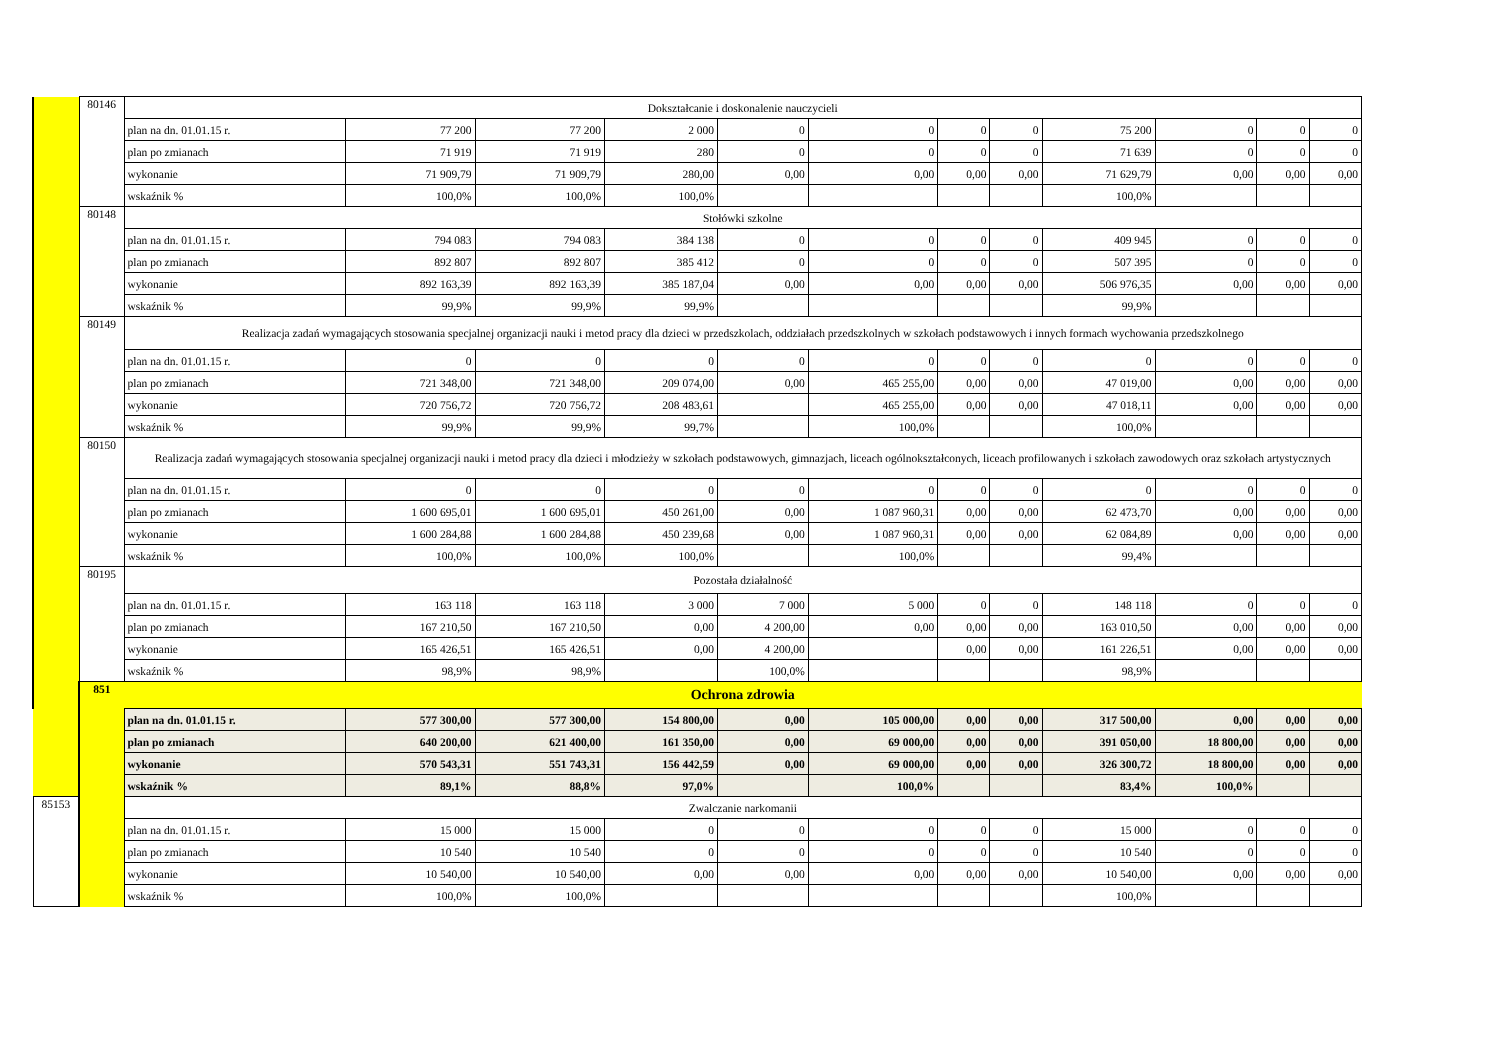| | 80146 | Dokształcanie i doskonalenie nauczycieli | | | | | | | | | | | |
| | | plan na dn. 01.01.15 r. | 77 200 | 77 200 | 2 000 | 0 | 0 | 0 | 0 | 75 200 | 0 | 0 | 0 |
| | | plan po zmianach | 71 919 | 71 919 | 280 | 0 | 0 | 0 | 0 | 71 639 | 0 | 0 | 0 |
| | | wykonanie | 71 909,79 | 71 909,79 | 280,00 | 0,00 | 0,00 | 0,00 | 0,00 | 71 629,79 | 0,00 | 0,00 | 0,00 |
| | | wskaźnik % | 100,0% | 100,0% | 100,0% | | | | | 100,0% | | | |
| | 80148 | Stołówki szkolne | | | | | | | | | | | |
| | | plan na dn. 01.01.15 r. | 794 083 | 794 083 | 384 138 | 0 | 0 | 0 | 0 | 409 945 | 0 | 0 | 0 |
| | | plan po zmianach | 892 807 | 892 807 | 385 412 | 0 | 0 | 0 | 0 | 507 395 | 0 | 0 | 0 |
| | | wykonanie | 892 163,39 | 892 163,39 | 385 187,04 | 0,00 | 0,00 | 0,00 | 0,00 | 506 976,35 | 0,00 | 0,00 | 0,00 |
| | | wskaźnik % | 99,9% | 99,9% | 99,9% | | | | | 99,9% | | | |
| | 80149 | Realizacja zadań wymagających stosowania specjalnej organizacji nauki i metod pracy dla dzieci w przedszkolach, oddziałach przedszkolnych w szkołach podstawowych i innych formach wychowania przedszkolnego | | | | | | | | | | | |
| | | plan na dn. 01.01.15 r. | 0 | 0 | 0 | 0 | 0 | 0 | 0 | 0 | 0 | 0 | 0 |
| | | plan po zmianach | 721 348,00 | 721 348,00 | 209 074,00 | 0,00 | 465 255,00 | 0,00 | 0,00 | 47 019,00 | 0,00 | 0,00 | 0,00 |
| | | wykonanie | 720 756,72 | 720 756,72 | 208 483,61 | | 465 255,00 | 0,00 | 0,00 | 47 018,11 | 0,00 | 0,00 | 0,00 |
| | | wskaźnik % | 99,9% | 99,9% | 99,7% | | 100,0% | | | 100,0% | | | |
| | 80150 | Realizacja zadań wymagających stosowania specjalnej organizacji nauki i metod pracy dla dzieci i młodzieży w szkołach podstawowych, gimnazjach, liceach ogólnokształconych, liceach profilowanych i szkołach zawodowych oraz szkołach artystycznych | | | | | | | | | | | |
| | | plan na dn. 01.01.15 r. | 0 | 0 | 0 | 0 | 0 | 0 | 0 | 0 | 0 | 0 | 0 |
| | | plan po zmianach | 1 600 695,01 | 1 600 695,01 | 450 261,00 | 0,00 | 1 087 960,31 | 0,00 | 0,00 | 62 473,70 | 0,00 | 0,00 | 0,00 |
| | | wykonanie | 1 600 284,88 | 1 600 284,88 | 450 239,68 | 0,00 | 1 087 960,31 | 0,00 | 0,00 | 62 084,89 | 0,00 | 0,00 | 0,00 |
| | | wskaźnik % | 100,0% | 100,0% | 100,0% | | 100,0% | | | 99,4% | | | |
| | 80195 | Pozostała działalność | | | | | | | | | | | |
| | | plan na dn. 01.01.15 r. | 163 118 | 163 118 | 3 000 | 7 000 | 5 000 | 0 | 0 | 148 118 | 0 | 0 | 0 |
| | | plan po zmianach | 167 210,50 | 167 210,50 | 0,00 | 4 200,00 | 0,00 | 0,00 | 0,00 | 163 010,50 | 0,00 | 0,00 | 0,00 |
| | | wykonanie | 165 426,51 | 165 426,51 | 0,00 | 4 200,00 | | 0,00 | 0,00 | 161 226,51 | 0,00 | 0,00 | 0,00 |
| | | wskaźnik % | 98,9% | 98,9% | | 100,0% | | | | 98,9% | | | |
| | 851 | Ochrona zdrowia | | | | | | | | | | | |
| | | plan na dn. 01.01.15 r. | 577 300,00 | 577 300,00 | 154 800,00 | 0,00 | 105 000,00 | 0,00 | 0,00 | 317 500,00 | 0,00 | 0,00 | 0,00 |
| | | plan po zmianach | 640 200,00 | 621 400,00 | 161 350,00 | 0,00 | 69 000,00 | 0,00 | 0,00 | 391 050,00 | 18 800,00 | 0,00 | 0,00 |
| | | wykonanie | 570 543,31 | 551 743,31 | 156 442,59 | 0,00 | 69 000,00 | 0,00 | 0,00 | 326 300,72 | 18 800,00 | 0,00 | 0,00 |
| | | wskaźnik % | 89,1% | 88,8% | 97,0% | | 100,0% | | | 83,4% | 100,0% | | |
| 85153 | | Zwalczanie narkomanii | | | | | | | | | | | |
| | | plan na dn. 01.01.15 r. | 15 000 | 15 000 | 0 | 0 | 0 | 0 | 0 | 15 000 | 0 | 0 | 0 |
| | | plan po zmianach | 10 540 | 10 540 | 0 | 0 | 0 | 0 | 0 | 10 540 | 0 | 0 | 0 |
| | | wykonanie | 10 540,00 | 10 540,00 | 0,00 | 0,00 | 0,00 | 0,00 | 0,00 | 10 540,00 | 0,00 | 0,00 | 0,00 |
| | | wskaźnik % | 100,0% | 100,0% | | | | | | 100,0% | | | |